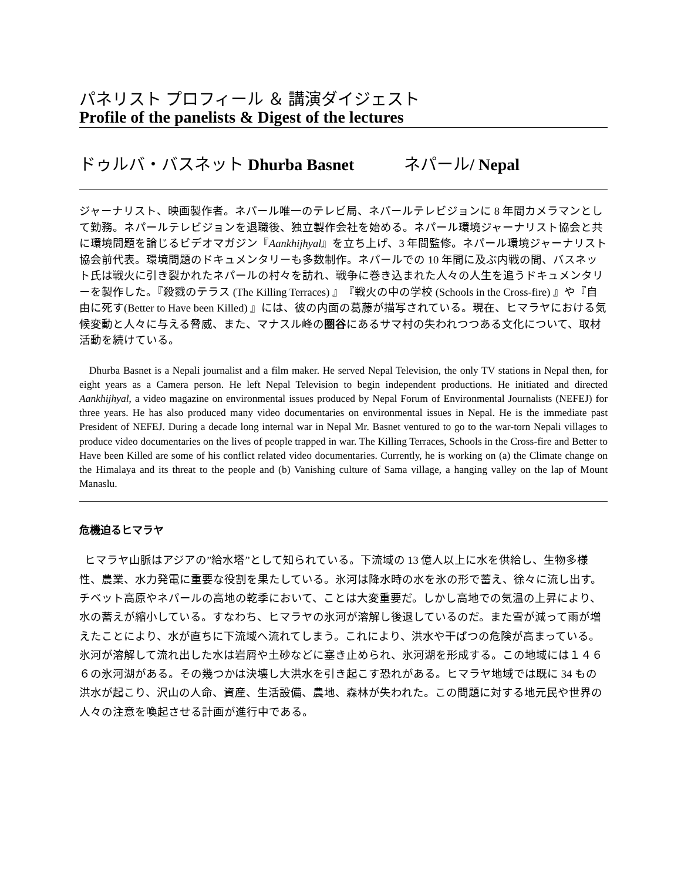パネリスト プロフィール ＆ 講演ダイジェスト
Profile of the panelists & Digest of the lectures
ドゥルバ・バスネット Dhurba Basnet ネパール/ Nepal
ジャーナリスト、映画製作者。ネパール唯一のテレビ局、ネパールテレビジョンに 8 年間カメラマンとして勤務。ネパールテレビジョンを退職後、独立製作会社を始める。ネパール環境ジャーナリスト協会と共に環境問題を論じるビデオマガジン『Aankhijhyal』を立ち上げ、3 年間監修。ネパール環境ジャーナリスト協会前代表。環境問題のドキュメンタリーも多数制作。ネパールでの 10 年間に及ぶ内戦の間、バスネット氏は戦火に引き裂かれたネパールの村々を訪れ、戦争に巻き込まれた人々の人生を追うドキュメンタリーを製作した。『殺戮のテラス (The Killing Terraces) 』『戦火の中の学校 (Schools in the Cross-fire) 』や『自由に死す(Better to Have been Killed) 』には、彼の内面の葛藤が描写されている。現在、ヒマラヤにおける気候変動と人々に与える脅威、また、マナスル峰の圏谷にあるサマ村の失われつつある文化について、取材活動を続けている。
Dhurba Basnet is a Nepali journalist and a film maker. He served Nepal Television, the only TV stations in Nepal then, for eight years as a Camera person. He left Nepal Television to begin independent productions. He initiated and directed Aankhijhyal, a video magazine on environmental issues produced by Nepal Forum of Environmental Journalists (NEFEJ) for three years. He has also produced many video documentaries on environmental issues in Nepal. He is the immediate past President of NEFEJ. During a decade long internal war in Nepal Mr. Basnet ventured to go to the war-torn Nepali villages to produce video documentaries on the lives of people trapped in war. The Killing Terraces, Schools in the Cross-fire and Better to Have been Killed are some of his conflict related video documentaries. Currently, he is working on (a) the Climate change on the Himalaya and its threat to the people and (b) Vanishing culture of Sama village, a hanging valley on the lap of Mount Manaslu.
危機迫るヒマラヤ
ヒマラヤ山脈はアジアの”給水塔”として知られている。下流域の 13 億人以上に水を供給し、生物多様性、農業、水力発電に重要な役割を果たしている。氷河は降水時の水を氷の形で蓄え、徐々に流し出す。チベット高原やネパールの高地の乾季において、ことは大変重要だ。しかし高地での気温の上昇により、水の蓄えが縮小している。すなわち、ヒマラヤの氷河が溶解し後退しているのだ。また雪が減って雨が増えたことにより、水が直ちに下流域へ流れてしまう。これにより、洪水や干ばつの危険が高まっている。氷河が溶解して流れ出した水は岩屑や土砂などに塞き止められ、氷河湖を形成する。この地域には１４６６の氷河湖がある。その幾つかは決壊し大洪水を引き起こす恐れがある。ヒマラヤ地域では既に 34 もの洪水が起こり、沢山の人命、資産、生活設備、農地、森林が失われた。この問題に対する地元民や世界の人々の注意を喚起させる計画が進行中である。